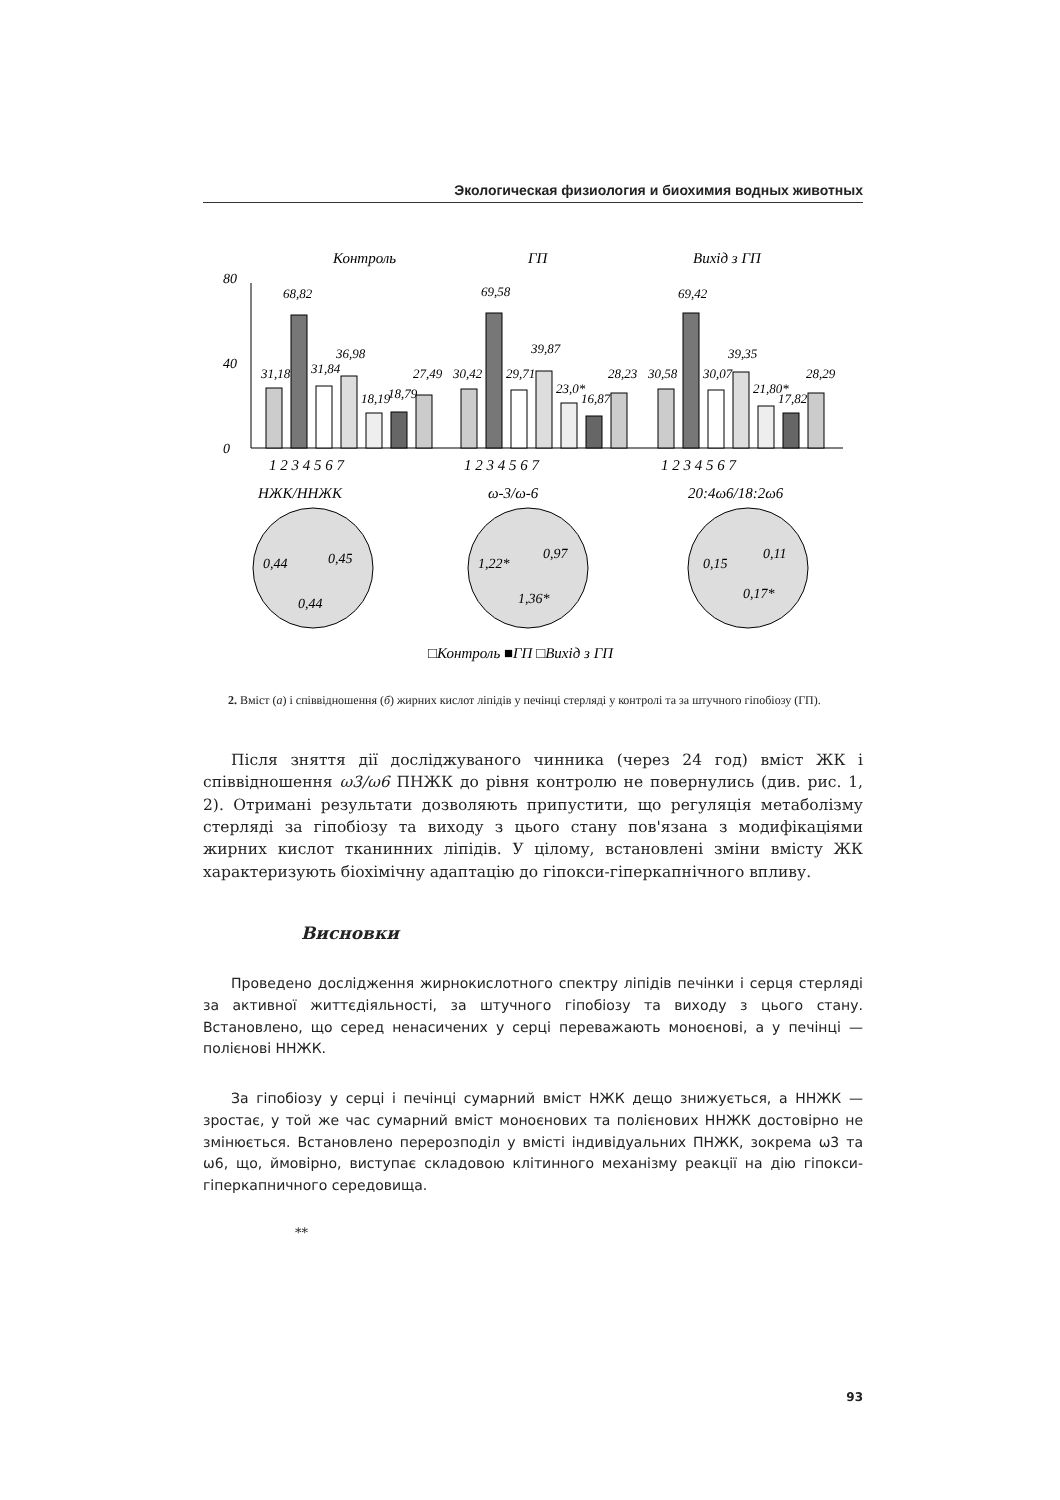Экологическая физиология и биохимия водных животных
Контроль
ГП
Вихід з ГП
0
80
40
31,18
68,82
31,84
36,98
18,19
18,79
27,49
30,42
69,58
29,71
39,87
23,0*
16,87
28,23
30,58
69,42
30,07
39,35
21,80*
17,82
28,29
1 2 3 4 5 6 7
1 2 3 4 5 6 7
1 2 3 4 5 6 7
НЖК/ННЖК
ω-3/ω-6
20:4ω6/18:2ω6
0,44
0,45
0,44
1,22*
0,97
1,36*
0,15
0,11
0,17*
□Контроль ■ГП □Вихід з ГП
2. Вміст (а) і співвідношення (б) жирних кислот ліпідів у печінці стерляді у контролі та за штучного гіпобіозу (ГП).
Після зняття дії досліджуваного чинника (через 24 год) вміст ЖК і співвідношення ω3/ω6 ПНЖК до рівня контролю не повернулись (див. рис. 1, 2). Отримані результати дозволяють припустити, що регуляція метаболізму стерляді за гіпобіозу та виходу з цього стану пов'язана з модифікаціями жирних кислот тканинних ліпідів. У цілому, встановлені зміни вмісту ЖК характеризують біохімічну адаптацію до гіпокси-гіперкапнічного впливу.
Висновки
Проведено дослідження жирнокислотного спектру ліпідів печінки і серця стерляді за активної життєдіяльності, за штучного гіпобіозу та виходу з цього стану. Встановлено, що серед ненасичених у серці переважають моноєнові, а у печінці — полієнові ННЖК.
За гіпобіозу у серці і печінці сумарний вміст НЖК дещо знижується, а ННЖК — зростає, у той же час сумарний вміст моноєнових та полієнових ННЖК достовірно не змінюється. Встановлено перерозподіл у вмісті індивідуальних ПНЖК, зокрема ω3 та ω6, що, ймовірно, виступає складовою клітинного механізму реакції на дію гіпокси-гіперкапничного середовища.
**
93